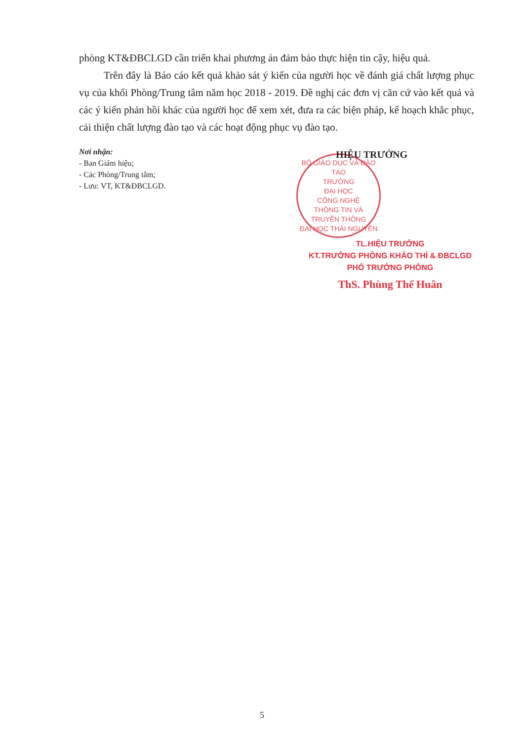phòng KT&ĐBCLGD cần triển khai phương án đảm bảo thực hiện tin cậy, hiệu quả.
Trên đây là Báo cáo kết quả khảo sát ý kiến của người học về đánh giá chất lượng phục vụ của khối Phòng/Trung tâm năm học 2018 - 2019. Đề nghị các đơn vị căn cứ vào kết quả và các ý kiến phản hồi khác của người học để xem xét, đưa ra các biện pháp, kế hoạch khắc phục, cải thiện chất lượng đào tạo và các hoạt động phục vụ đào tạo.
Nơi nhận:
- Ban Giám hiệu;
- Các Phòng/Trung tâm;
- Lưu: VT, KT&ĐBCLGD.
HIỆU TRƯỞNG
BỘ GIÁO DỤC VÀ ĐÀO TẠO
TRƯỜNG
ĐẠI HỌC
CÔNG NGHỆ
THÔNG TIN VÀ
TRUYỀN THÔNG
ĐẠI HỌC THÁI NGUYÊN
TL.HIỆU TRƯỞNG
KT.TRƯỞNG PHÒNG KHẢO THÍ & ĐBCLGD
PHÓ TRƯỞNG PHÒNG
ThS. Phùng Thế Huân
5